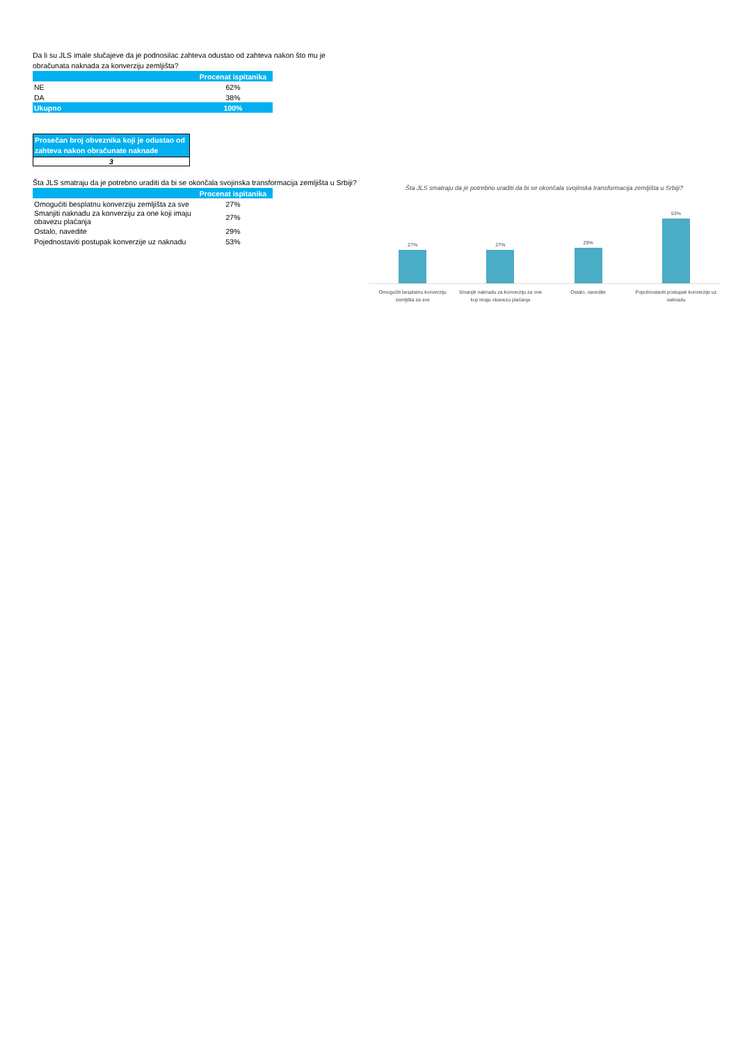Da li su JLS imale slučajeve da je podnosilac zahteva odustao od zahteva nakon što mu je obračunata naknada za konverziju zemljišta?
| | Procenat ispitanika |
| --- | --- |
| NE | 62% |
| DA | 38% |
| Ukupno | 100% |
Prosečan broj obveznika koji je odustao od zahteva nakon obračunate naknade
3
Šta JLS smatraju da je potrebno uraditi da bi se okončala svojinska transformacija zemljišta u Srbiji?
| | Procenat ispitanika |
| --- | --- |
| Omogućiti besplatnu konverziju zemljišta za sve | 27% |
| Smanjiti naknadu za konverziju za one koji imaju obavezu plaćanja | 27% |
| Ostalo, navedite | 29% |
| Pojednostaviti postupak konverzije uz naknadu | 53% |
Šta JLS smatraju da je potrebno uraditi da bi se okončala svojinska transformacija zemljišta u Srbiji?
27%
27%
29%
53%
Omogućiti besplatnu konverziju zemljišta za sve
Smanjiti naknadu za konverziju za one koji imaju obavezu plaćanja
Ostalo, navedite Pojednostaviti postupak konverzije uz naknadu